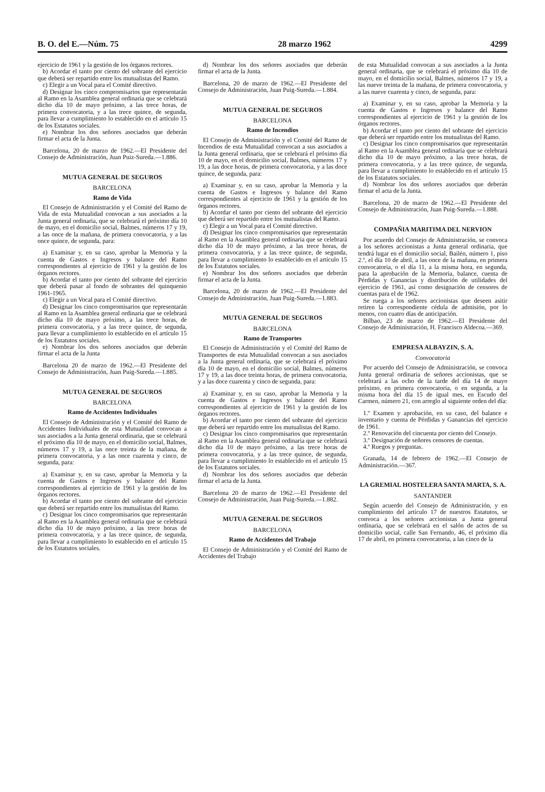B. O. del E.—Núm. 75 28 marzo 1962 4299
ejercicio de 1961 y la gestión de los órganos rectores.
b) Acordar el tanto por ciento del sobrante del ejercicio que deberá ser repartido entre los mutualistas del Ramo.
c) Elegir a un Vocal para el Comité directivo.
d) Designar los cinco compromisarios que representarán al Ramo en la Asamblea general ordinaria que se celebrará dicho día 10 de mayo próximo, a las trece horas, de primera convocatoria, y a las trece quince, de segunda, para llevar a cumplimiento lo establecido en el artículo 15 de los Estatutos sociales.
e) Nombrar los dos señores asociados que deberán firmar el acta de la Junta.
Barcelona, 20 de marzo de 1962.—El Presidente del Consejo de Administración, Juan Puiz-Sureda.—1.886.
MUTUA GENERAL DE SEGUROS
BARCELONA
Ramo de Vida
El Consejo de Administración y el Comité del Ramo de Vida de esta Mutualidad convocan a sus asociados a la Junta general ordinaria, que se celebrará el próximo día 10 de mayo, en el domicilio social, Balmes, números 17 y 19, a las once de la mañana, de primera convocatoria, y a las once quince, de segunda, para:
a) Examinar y, en su caso, aprobar la Memoria y la cuenta de Gastos e Ingresos y balance del Ramo correspondientes al ejercicio de 1961 y la gestión de los órganos rectores.
b) Acordar el tanto por ciento del sobrante del ejercicio que deberá pasar al fondo de sobrantes del quinquenio 1961-1965.
c) Elegir a un Vocal para el Comité directivo.
d) Designar los cinco compromisarios que representarán al Ramo en la Asamblea general ordinaria que se celebrará dicho día 10 de mayo próximo, a las trece horas, de primera convocatoria, y a las trece quince, de segunda, para llevar a cumplimiento lo establecido en el artículo 15 de los Estatutos sociales.
e) Nombrar los dos señores asociados que deberán firmar el acta de la Junta
Barcelona 20 de marzo de 1962.—El Presidente del Consejo de Administración, Juan Puig-Sureda.—1.885.
MUTUA GENERAL DE SEGUROS
BARCELONA
Ramo de Accidentes Individuales
El Consejo de Administración y el Comité del Ramo de Accidentes Individuales de esta Mutualidad convocan a sus asociados a la Junta general ordinaria, que se celebrará el próximo día 10 de mayo, en el domicilio social, Balmes, números 17 y 19, a las once treinta de la mañana, de primera convocatoria, y a las once cuarenta y cinco, de segunda, para:
a) Examinar y, en su caso, aprobar la Memoria y la cuenta de Gastos e Ingresos y balance del Ramo correspondientes al ejercicio de 1961 y la gestión de los órganos rectores.
b) Acordar el tanto por ciento del sobrante del ejercicio que deberá ser repartido entre los mutualistas del Ramo.
c) Designar los cinco compromisarios que representarán al Ramo en la Asamblea general ordinaria que se celebrará dicho día 10 de mayo próximo, a las trece horas de primera convocatoria, y a las trece quince, de segunda, para llevar a cumplimiento lo establecido en el artículo 15 de los Estatutos sociales.
d) Nombrar los dos señores asociados que deberán firmar el acta de la Junta.
Barcelona, 20 de marzo de 1962.—El Presidente del Consejo de Administración, Juan Puig-Sureda.—1.884.
MUTUA GENERAL DE SEGUROS
BARCELONA
Ramo de Incendios
El Consejo de Administración y el Comité del Ramo de Incendios de esta Mutualidad convocan a sus asociados a la Junta general ordinaria, que se celebrará el próximo día 10 de mayo, en el domicilio social, Balmes, números 17 y 19, a las doce horas, de primera convocatoria, y a las doce quince, de segunda, para:
a) Examinar y, en su caso, aprobar la Memoria y la cuenta de Gastos e Ingresos y balance del Ramo correspondientes al ejercicio de 1961 y la gestión de los órganos rectores.
b) Acordar el tanto por ciento del sobrante del ejercicio que deberá ser repartido entre los mutualistas del Ramo.
c) Elegir a un Vocal para el Comité directivo.
d) Designar los cinco compromisarios que representarán al Ramo en la Asamblea general ordinaria que se celebrará dicho día 10 de mayo próximo, a las trece horas, de primera convocatoria, y a las trece quince, de segunda, para llevar a cumplimiento lo establecido en el artículo 15 de los Estatutos sociales.
e) Nombrar los dos señores asociados que deberán firmar el acta de la Junta.
Barcelona, 20 de marzo de 1962.—El Presidente del Consejo de Administración, Juan Puig-Sureda.—1.883.
MUTUA GENERAL DE SEGUROS
BARCELONA
Ramo de Transportes
El Consejo de Administración y el Comité del Ramo de Transportes de esta Mutualidad convocan a sus asociados a la Junta general ordinaria, que se celebrará el próximo día 10 de mayo, en el domicilio social, Balmes, números 17 y 19, a las doce treinta horas, de primera convocatoria, y a las doce cuarenta y cinco de segunda, para:
a) Examinar y, en su caso, aprobar la Memoria y la cuenta de Gastos e Ingresos y balance del Ramo correspondientes al ejercicio de 1961 y la gestión de los órganos rectores.
b) Acordar el tanto por ciento del sobrante del ejercicio que deberá ser repartido entre los mutualistas del Ramo.
c) Designar los cinco compromisarios que representarán al Ramo en la Asamblea general ordinaria que se celebrará dicho día 10 de mayo próximo, a las trece horas de primera convocatoria, y a las trece quince, de segunda, para llevar a cumplimiento lo establecido en el artículo 15 de los Estatutos sociales.
d) Nombrar los dos señores asociados que deberán firmar el acta de la Junta.
Barcelona 20 de marzo de 1962.—El Presidente del Consejo de Administración, Juan Puig-Sureda.—1.882.
MUTUA GENERAL DE SEGUROS
BARCELONA
Ramo de Accidentes del Trabajo
El Consejo de Administración y el Comité del Ramo de Accidentes del Trabajo
de esta Mutualidad convocan a sus asociados a la Junta general ordinaria, que se celebrará el próximo día 10 de mayo, en el domicilio social, Balmes, números 17 y 19, a las nueve treinta de la mañana, de primera convocatoria, y a las nueve cuarenta y cinco, de segunda, para:
a) Examinar y, en su caso, aprobar la Memoria y la cuenta de Gastos e Ingresos y balance del Ramo correspondientes al ejercicio de 1961 y la gestión de los órganos rectores.
b) Acordar el tanto por ciento del sobrante del ejercicio que deberá ser repartido entre los mutualistas del Ramo.
c) Designar los cinco compromisarios que representarán al Ramo en la Asamblea general ordinaria que se celebrará dicho día 10 de mayo próximo, a las trece horas, de primera convocatoria, y a las trece quince, de segunda, para llevar a cumplimiento lo establecido en el artículo 15 de los Estatutos sociales.
d) Nombrar los dos señores asociados que deberán firmar el acta de la Junta.
Barcelona, 20 de marzo de 1962.—El Presidente del Consejo de Administración, Juan Puig-Sureda.—1.888.
COMPAÑIA MARITIMA DEL NERVION
Por acuerdo del Consejo de Administración, se convoca a los señores accionistas a Junta general ordinaria, que tendrá lugar en el domicilio social, Bailén, número 1, piso 2.º, el día 10 de abril, a las once de la mañana, en primera convocatoria, o el día 11, a la misma hora, en segunda, para la aprobación de la Memoria, balance, cuenta de Pérdidas y Ganancias y distribución de utilidades del ejercicio de 1961, así como designación de censores de cuentas para el de 1962.
Se ruega a los señores accionistas que deseen asitir retiren la correspondiente cédula de admisión, por lo menos, con cuatro días de anticipación.
Bilbao, 23 de marzo de 1962.—El Presidente del Consejo de Administración, H. Francisco Aldecoa.—369.
EMPRESA ALBAYZIN, S. A.
Convocatoria
Por acuerdo del Consejo de Administración, se convoca Junta general ordinaria de señores accionistas, que se celebrará a las ocho de la tarde del día 14 de mayo próximo, en primera convocatoria, o en segunda, a la misma hora del día 15 de igual mes, en Escudo del Carmen, número 21, con arreglo al siguiente orden del día:
1.º Examen y aprobación, en su caso, del balance e inventario y cuenta de Pérdidas y Ganancias del ejercicio de 1961.
2.º Renovación del cincuenta por ciento del Consejo.
3.º Designación de señores censores de cuentas.
4.º Ruegos y preguntas.
Granada, 14 de febrero de 1962.—El Consejo de Administración.—367.
LA GREMIAL HOSTELERA SANTA MARTA, S. A.
SANTANDER
Según acuerdo del Consejo de Administración, y en cumplimiento del artículo 17 de nuestros Estatutos, se convoca a los señores accionistas a Junta general ordinaria, que se celebrará en el salón de actos de su domicilio social, calle San Fernando, 46, el próximo día 17 de abril, en primera convocatoria, a las cinco de la